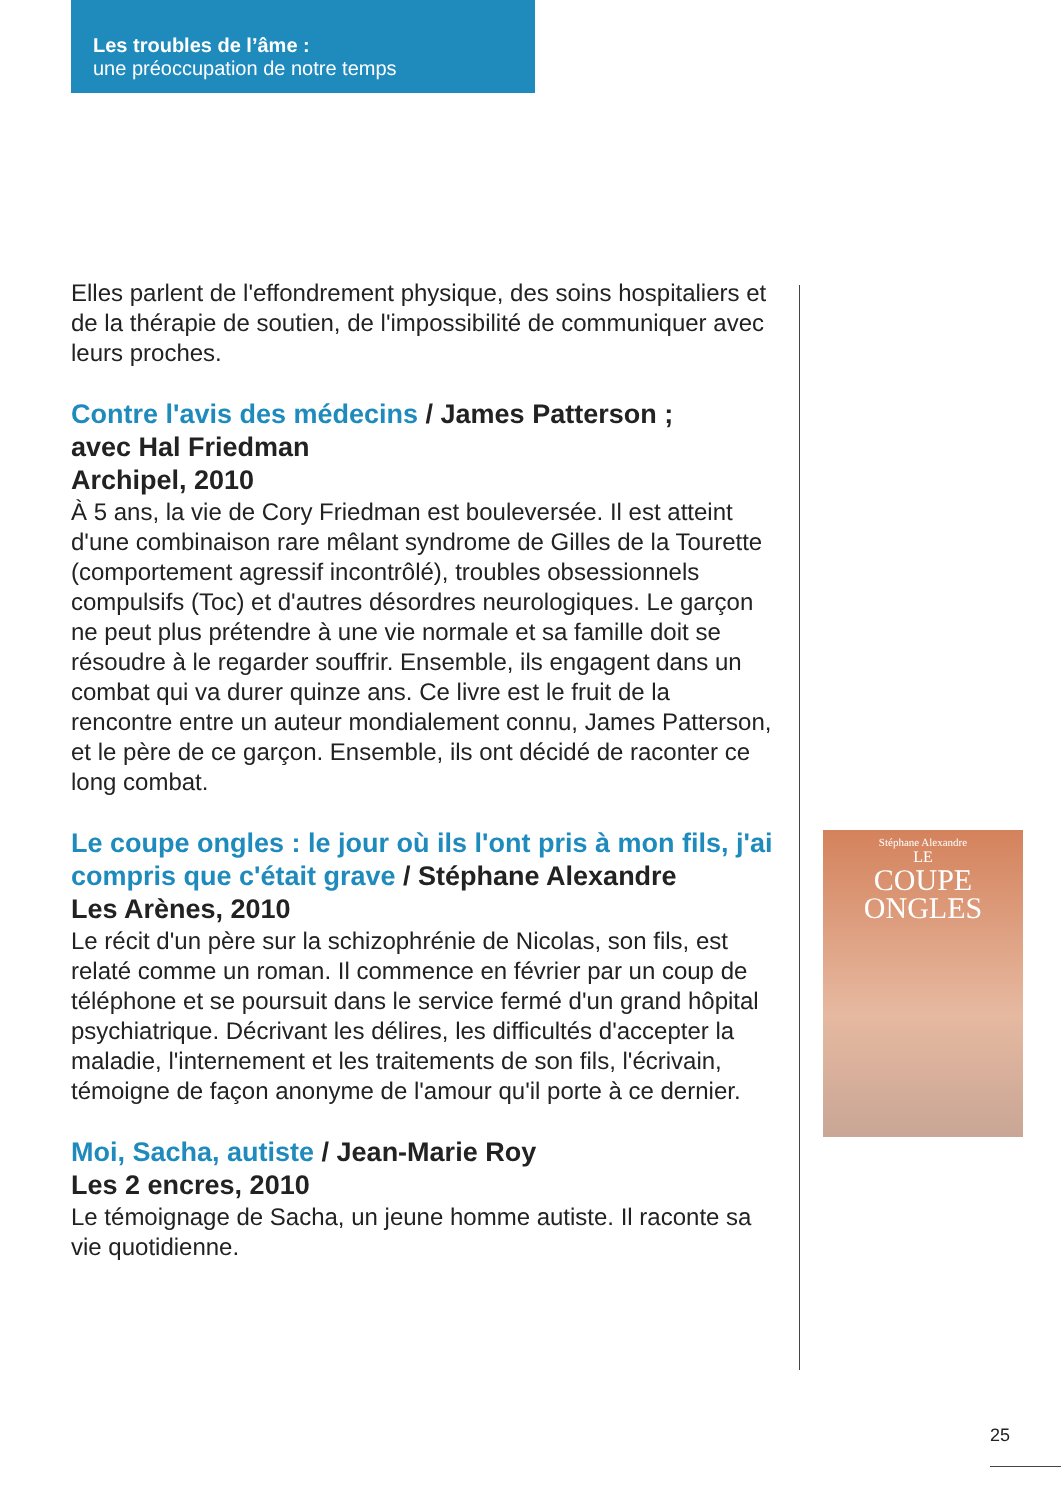Les troubles de l’âme :
une préoccupation de notre temps
Elles parlent de l'effondrement physique, des soins hospitaliers et de la thérapie de soutien, de l'impossibilité de communiquer avec leurs proches.
Contre l'avis des médecins / James Patterson ;
avec Hal Friedman
Archipel, 2010
À 5 ans, la vie de Cory Friedman est bouleversée. Il est atteint d'une combinaison rare mêlant syndrome de Gilles de la Tourette (comportement agressif incontrôlé), troubles obsessionnels compulsifs (Toc) et d'autres désordres neurologiques. Le garçon ne peut plus prétendre à une vie normale et sa famille doit se résoudre à le regarder souffrir. Ensemble, ils engagent dans un combat qui va durer quinze ans. Ce livre est le fruit de la rencontre entre un auteur mondialement connu, James Patterson, et le père de ce garçon. Ensemble, ils ont décidé de raconter ce long combat.
Le coupe ongles : le jour où ils l'ont pris à mon fils, j'ai compris que c'était grave / Stéphane Alexandre
Les Arènes, 2010
Le récit d'un père sur la schizophrénie de Nicolas, son fils, est relaté comme un roman. Il commence en février par un coup de téléphone et se poursuit dans le service fermé d'un grand hôpital psychiatrique. Décrivant les délires, les difficultés d'accepter la maladie, l'internement et les traitements de son fils, l'écrivain, témoigne de façon anonyme de l'amour qu'il porte à ce dernier.
Moi, Sacha, autiste / Jean-Marie Roy
Les 2 encres, 2010
Le témoignage de Sacha, un jeune homme autiste. Il raconte sa vie quotidienne.
Stéphane Alexandre
LE
COUPE
ONGLES
25